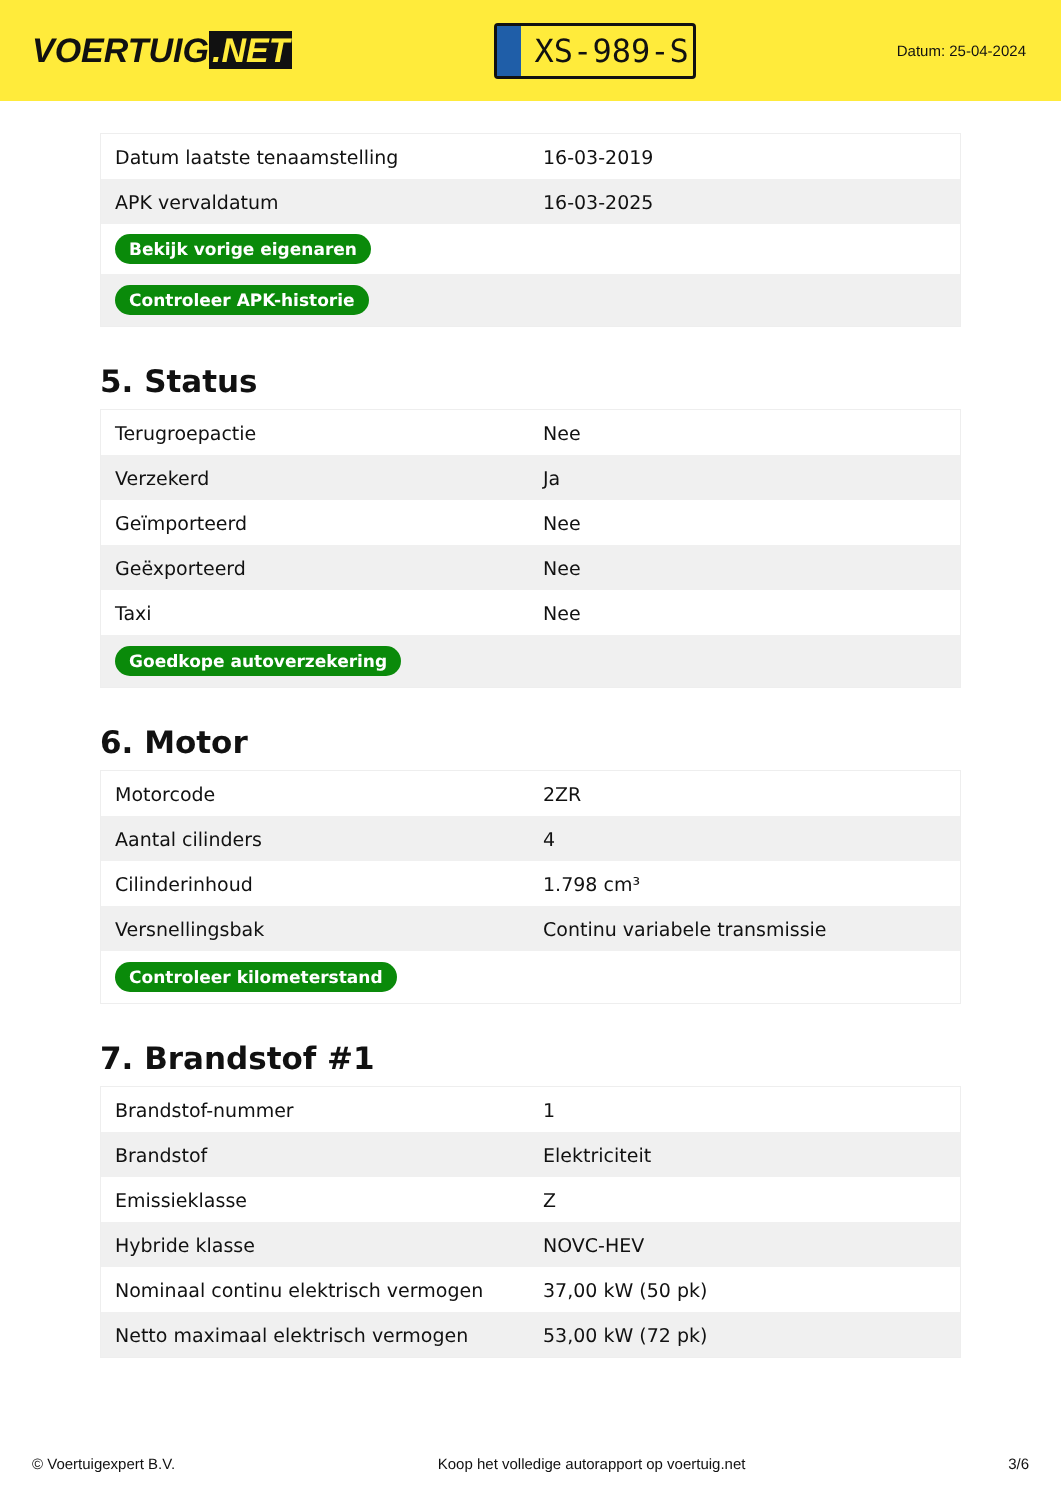VOERTUIG.NET
XS-989-S
Datum: 25-04-2024
| Datum laatste tenaamstelling | 16-03-2019 |
| APK vervaldatum | 16-03-2025 |
| Bekijk vorige eigenaren | |
| Controleer APK-historie | |
5. Status
| Terugroepactie | Nee |
| Verzekerd | Ja |
| Geïmporteerd | Nee |
| Geëxporteerd | Nee |
| Taxi | Nee |
| Goedkope autoverzekering | |
6. Motor
| Motorcode | 2ZR |
| Aantal cilinders | 4 |
| Cilinderinhoud | 1.798 cm³ |
| Versnellingsbak | Continu variabele transmissie |
| Controleer kilometerstand | |
7. Brandstof #1
| Brandstof-nummer | 1 |
| Brandstof | Elektriciteit |
| Emissieklasse | Z |
| Hybride klasse | NOVC-HEV |
| Nominaal continu elektrisch vermogen | 37,00 kW (50 pk) |
| Netto maximaal elektrisch vermogen | 53,00 kW (72 pk) |
© Voertuigexpert B.V. Koop het volledige autorapport op voertuig.net 3/6